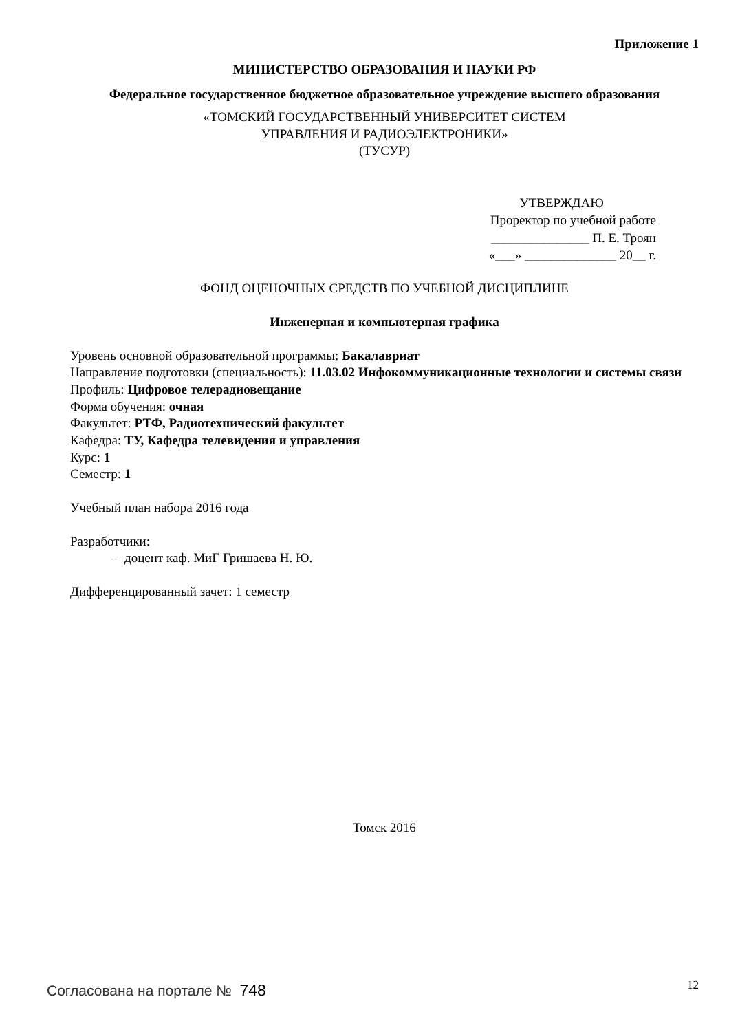Приложение 1
МИНИСТЕРСТВО ОБРАЗОВАНИЯ И НАУКИ РФ
Федеральное государственное бюджетное образовательное учреждение высшего образования
«ТОМСКИЙ ГОСУДАРСТВЕННЫЙ УНИВЕРСИТЕТ СИСТЕМ
УПРАВЛЕНИЯ И РАДИОЭЛЕКТРОНИКИ»
(ТУСУР)
УТВЕРЖДАЮ
Проректор по учебной работе
_______________ П. Е. Троян
«___» ______________ 20__ г.
ФОНД ОЦЕНОЧНЫХ СРЕДСТВ ПО УЧЕБНОЙ ДИСЦИПЛИНЕ
Инженерная и компьютерная графика
Уровень основной образовательной программы: Бакалавриат
Направление подготовки (специальность): 11.03.02 Инфокоммуникационные технологии и системы связи
Профиль: Цифровое телерадиовещание
Форма обучения: очная
Факультет: РТФ, Радиотехнический факультет
Кафедра: ТУ, Кафедра телевидения и управления
Курс: 1
Семестр: 1
Учебный план набора 2016 года
Разработчики:
– доцент каф. МиГ Гришаева Н. Ю.
Дифференцированный зачет: 1 семестр
Томск 2016
Согласована на портале № 748 12